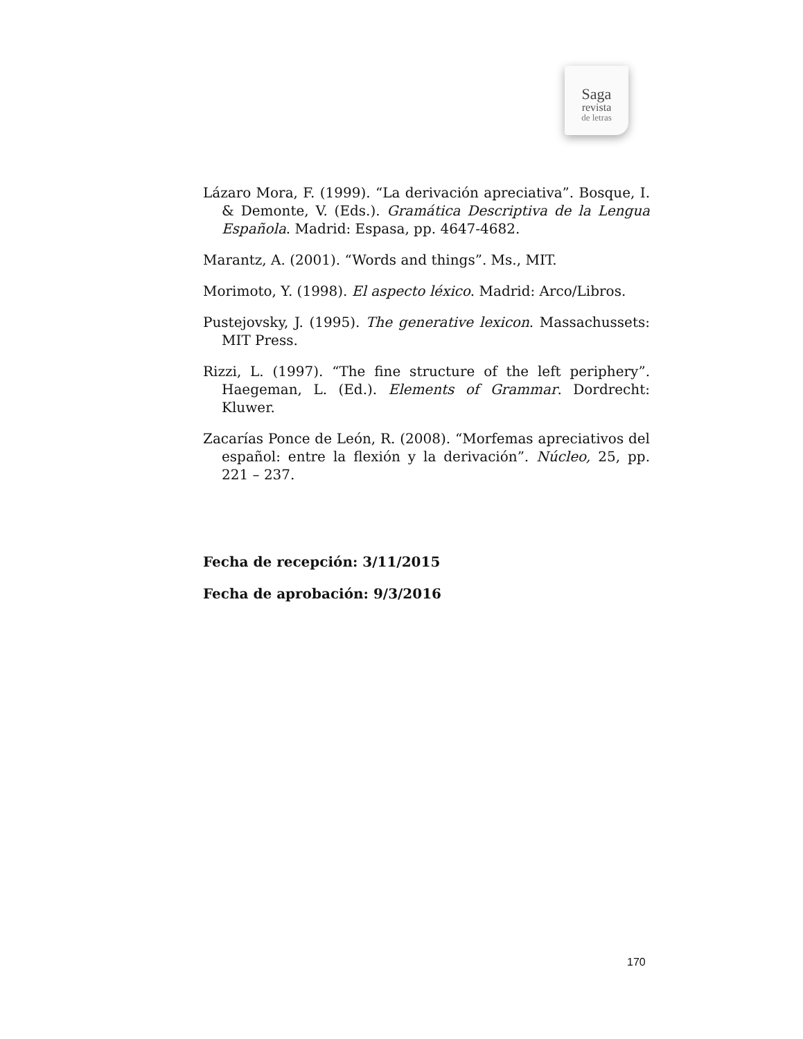Saga
revista
de letras
Lázaro Mora, F. (1999). “La derivación apreciativa”. Bosque, I. & Demonte, V. (Eds.). Gramática Descriptiva de la Lengua Española. Madrid: Espasa, pp. 4647-4682.
Marantz, A. (2001). “Words and things”. Ms., MIT.
Morimoto, Y. (1998). El aspecto léxico. Madrid: Arco/Libros.
Pustejovsky, J. (1995). The generative lexicon. Massachussets: MIT Press.
Rizzi, L. (1997). “The fine structure of the left periphery”. Haegeman, L. (Ed.). Elements of Grammar. Dordrecht: Kluwer.
Zacarías Ponce de León, R. (2008). “Morfemas apreciativos del español: entre la flexión y la derivación”. Núcleo, 25, pp. 221 – 237.
Fecha de recepción: 3/11/2015
Fecha de aprobación: 9/3/2016
170